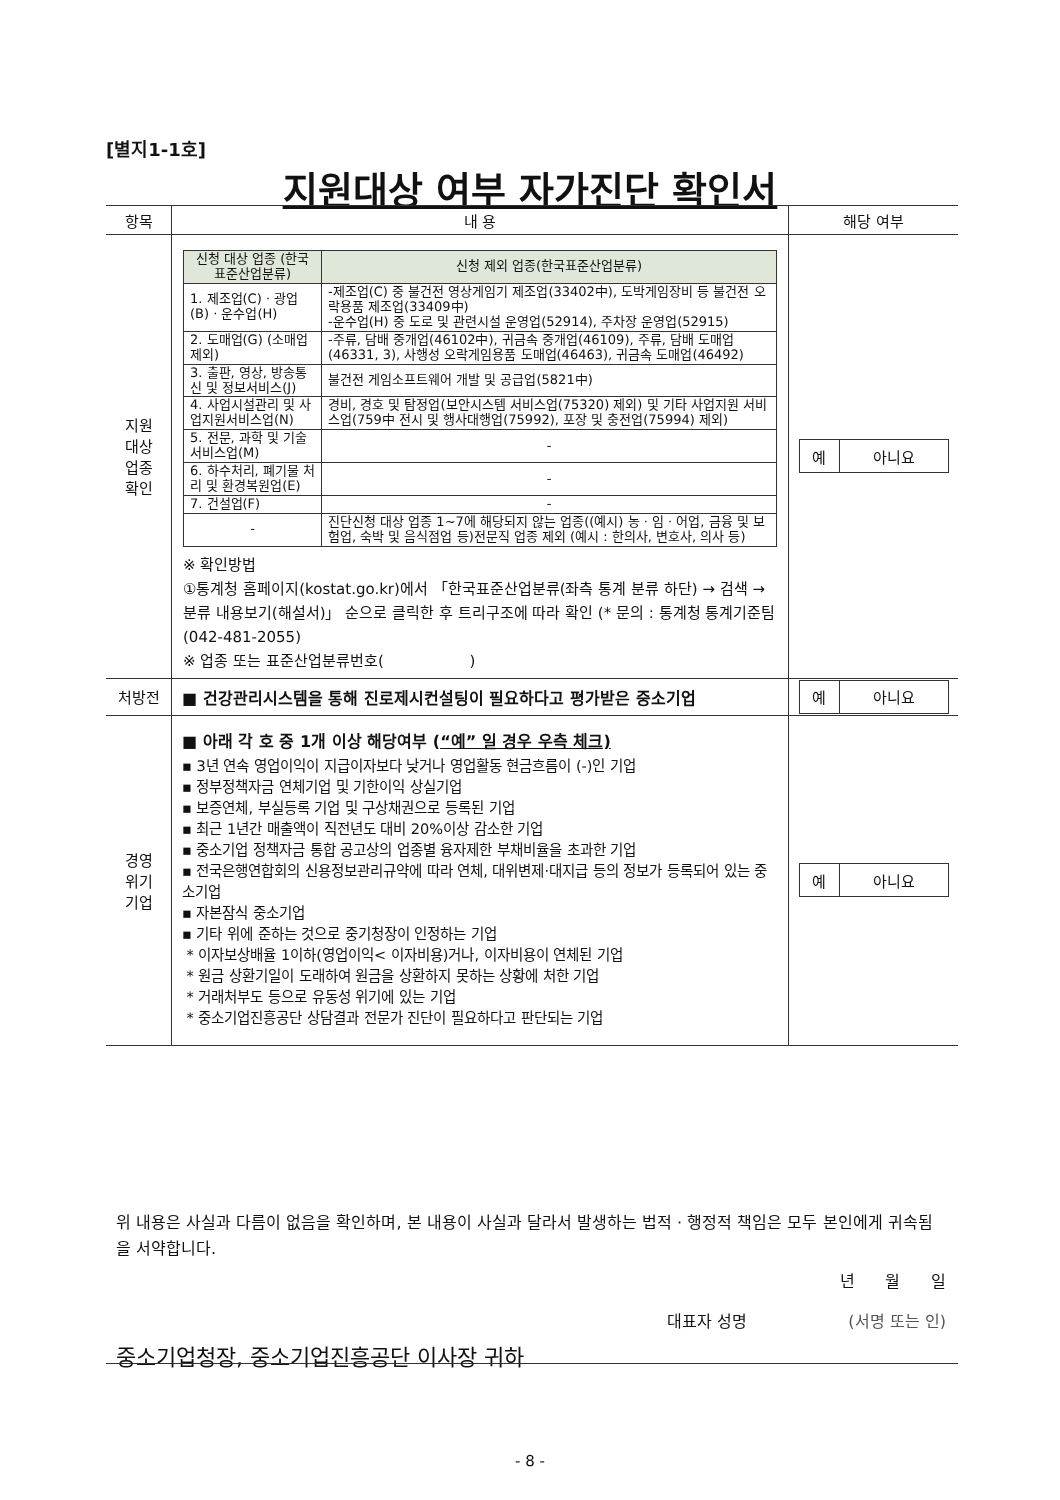[별지1-1호]
지원대상 여부 자가진단 확인서
| 항목 | 내 용 | 해당 여부 |
| --- | --- | --- |
| 지원 대상 업종 확인 | / 신청 대상 업종 (한국표준산업분류) / 신청 제외 업종(한국표준산업분류) / / --- / --- / / 1. 제조업(C) · 광업(B) · 운수업(H) / -제조업(C) 중 불건전 영상게임기 제조업(33402中), 도박게임장비 등 불건전 오락용품 제조업(33409中) -운수업(H) 중 도로 및 관련시설 운영업(52914), 주차장 운영업(52915) / / 2. 도매업(G) (소매업 제외) / -주류, 담배 중개업(46102中), 귀금속 중개업(46109), 주류, 담배 도매업(46331, 3), 사행성 오락게임용품 도매업(46463), 귀금속 도매업(46492) / / 3. 출판, 영상, 방송통신 및 정보서비스(J) / 불건전 게임소프트웨어 개발 및 공급업(5821中) / / 4. 사업시설관리 및 사업지원서비스업(N) / 경비, 경호 및 탐정업(보안시스템 서비스업(75320) 제외) 및 기타 사업지원 서비스업(759中 전시 및 행사대행업(75992), 포장 및 충전업(75994) 제외) / / 5. 전문, 과학 및 기술서비스업(M) / - / / 6. 하수처리, 폐기물 처리 및 환경복원업(E) / - / / 7. 건설업(F) / - / / - / 진단신청 대상 업종 1~7에 해당되지 않는 업종((예시) 농 · 임 · 어업, 금융 및 보험업, 숙박 및 음식점업 등)전문직 업종 제외 (예시 : 한의사, 변호사, 의사 등) / ※ 확인방법 ①통계청 홈페이지(kostat.go.kr)에서 「한국표준산업분류(좌측 통계 분류 하단) → 검색 → 분류 내용보기(해설서)」 순으로 클릭한 후 트리구조에 따라 확인 (* 문의 : 통계청 통계기준팀(042-481-2055) ※ 업종 또는 표준산업분류번호( ) | / 예 / 아니요 / |
| 처방전 | ■ 건강관리시스템을 통해 진로제시컨설팅이 필요하다고 평가받은 중소기업 | / 예 / 아니요 / |
| 경영 위기 기업 | ■ 아래 각 호 중 1개 이상 해당여부 ( “예” 일 경우 우측 체크) ▪ 3년 연속 영업이익이 지급이자보다 낮거나 영업활동 현금흐름이 (-)인 기업 ▪ 정부정책자금 연체기업 및 기한이익 상실기업 ▪ 보증연체, 부실등록 기업 및 구상채권으로 등록된 기업 ▪ 최근 1년간 매출액이 직전년도 대비 20%이상 감소한 기업 ▪ 중소기업 정책자금 통합 공고상의 업종별 융자제한 부채비율을 초과한 기업 ▪ 전국은행연합회의 신용정보관리규약에 따라 연체, 대위변제·대지급 등의 정보가 등록되어 있는 중소기업 ▪ 자본잠식 중소기업 ▪ 기타 위에 준하는 것으로 중기청장이 인정하는 기업 * 이자보상배율 1이하(영업이익< 이자비용)거나, 이자비용이 연체된 기업 * 원금 상환기일이 도래하여 원금을 상환하지 못하는 상황에 처한 기업 * 거래처부도 등으로 유동성 위기에 있는 기업 * 중소기업진흥공단 상담결과 전문가 진단이 필요하다고 판단되는 기업 | / 예 / 아니요 / |
위 내용은 사실과 다름이 없음을 확인하며, 본 내용이 사실과 달라서 발생하는 법적 · 행정적 책임은 모두 본인에게 귀속됨을 서약합니다.
년 월 일
대표자 성명 (서명 또는 인)
중소기업청장, 중소기업진흥공단 이사장 귀하
- 8 -